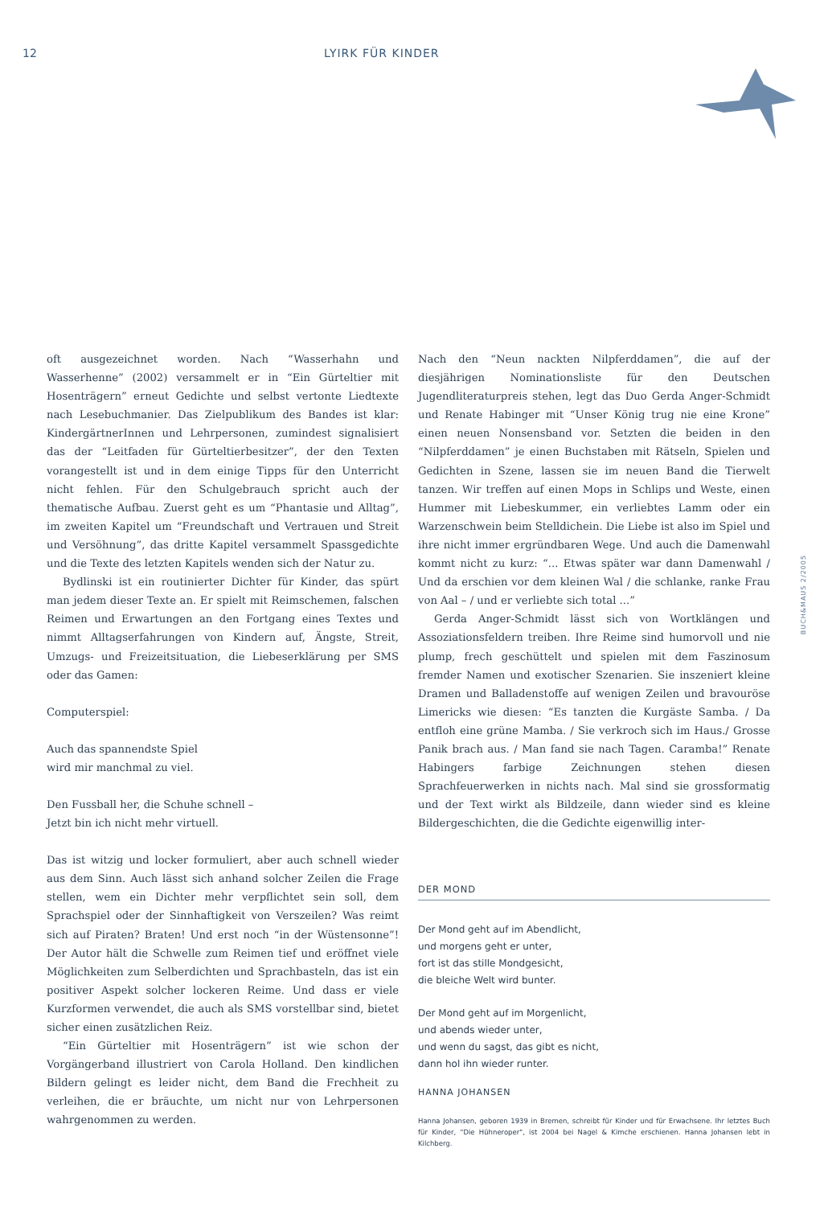12 LYIRK FÜR KINDER
oft ausgezeichnet worden. Nach “Wasserhahn und Wasserhenne” (2002) versammelt er in “Ein Gürteltier mit Hosenträgern” erneut Gedichte und selbst vertonte Liedtexte nach Lesebuchmanier. Das Zielpublikum des Bandes ist klar: KindergärtnerInnen und Lehrpersonen, zumindest signalisiert das der “Leitfaden für Gürteltierbesitzer”, der den Texten vorangestellt ist und in dem einige Tipps für den Unterricht nicht fehlen. Für den Schulgebrauch spricht auch der thematische Aufbau. Zuerst geht es um “Phantasie und Alltag”, im zweiten Kapitel um “Freundschaft und Vertrauen und Streit und Versöhnung”, das dritte Kapitel versammelt Spassgedichte und die Texte des letzten Kapitels wenden sich der Natur zu.
Bydlinski ist ein routinierter Dichter für Kinder, das spürt man jedem dieser Texte an. Er spielt mit Reimschemen, falschen Reimen und Erwartungen an den Fortgang eines Textes und nimmt Alltagserfahrungen von Kindern auf, Ängste, Streit, Umzugs- und Freizeitsituation, die Liebeserklärung per SMS oder das Gamen:
Computerspiel:
Auch das spannendste Spiel
wird mir manchmal zu viel.
Den Fussball her, die Schuhe schnell –
Jetzt bin ich nicht mehr virtuell.
Das ist witzig und locker formuliert, aber auch schnell wieder aus dem Sinn. Auch lässt sich anhand solcher Zeilen die Frage stellen, wem ein Dichter mehr verpflichtet sein soll, dem Sprachspiel oder der Sinnhaftigkeit von Verszeilen? Was reimt sich auf Piraten? Braten! Und erst noch “in der Wüstensonne”! Der Autor hält die Schwelle zum Reimen tief und eröffnet viele Möglichkeiten zum Selberdichten und Sprachbasteln, das ist ein positiver Aspekt solcher lockeren Reime. Und dass er viele Kurzformen verwendet, die auch als SMS vorstellbar sind, bietet sicher einen zusätzlichen Reiz.
“Ein Gürteltier mit Hosenträgern” ist wie schon der Vorgängerband illustriert von Carola Holland. Den kindlichen Bildern gelingt es leider nicht, dem Band die Frechheit zu verleihen, die er bräuchte, um nicht nur von Lehrpersonen wahrgenommen zu werden.
Nach den “Neun nackten Nilpferddamen”, die auf der diesjährigen Nominationsliste für den Deutschen Jugendliteraturpreis stehen, legt das Duo Gerda Anger-Schmidt und Renate Habinger mit “Unser König trug nie eine Krone” einen neuen Nonsensband vor. Setzten die beiden in den “Nilpferddamen” je einen Buchstaben mit Rätseln, Spielen und Gedichten in Szene, lassen sie im neuen Band die Tierwelt tanzen. Wir treffen auf einen Mops in Schlips und Weste, einen Hummer mit Liebeskummer, ein verliebtes Lamm oder ein Warzenschwein beim Stelldichein. Die Liebe ist also im Spiel und ihre nicht immer ergründbaren Wege. Und auch die Damenwahl kommt nicht zu kurz: “... Etwas später war dann Damenwahl / Und da erschien vor dem kleinen Wal / die schlanke, ranke Frau von Aal – / und er verliebte sich total ...”
Gerda Anger-Schmidt lässt sich von Wortklängen und Assoziationsfeldern treiben. Ihre Reime sind humorvoll und nie plump, frech geschüttelt und spielen mit dem Faszinosum fremder Namen und exotischer Szenarien. Sie inszeniert kleine Dramen und Balladenstoffe auf wenigen Zeilen und bravouröse Limericks wie diesen: “Es tanzten die Kurgäste Samba. / Da entfloh eine grüne Mamba. / Sie verkroch sich im Haus./ Grosse Panik brach aus. / Man fand sie nach Tagen. Caramba!” Renate Habingers farbige Zeichnungen stehen diesen Sprachfeuerwerken in nichts nach. Mal sind sie grossformatig und der Text wirkt als Bildzeile, dann wieder sind es kleine Bildergeschichten, die die Gedichte eigenwillig inter-
DER MOND
Der Mond geht auf im Abendlicht,
und morgens geht er unter,
fort ist das stille Mondgesicht,
die bleiche Welt wird bunter.
Der Mond geht auf im Morgenlicht,
und abends wieder unter,
und wenn du sagst, das gibt es nicht,
dann hol ihn wieder runter.
HANNA JOHANSEN
Hanna Johansen, geboren 1939 in Bremen, schreibt für Kinder und für Erwachsene. Ihr letztes Buch für Kinder, "Die Hühneroper", ist 2004 bei Nagel & Kimche erschienen. Hanna Johansen lebt in Kilchberg.
BUCH&MAUS 2/2005